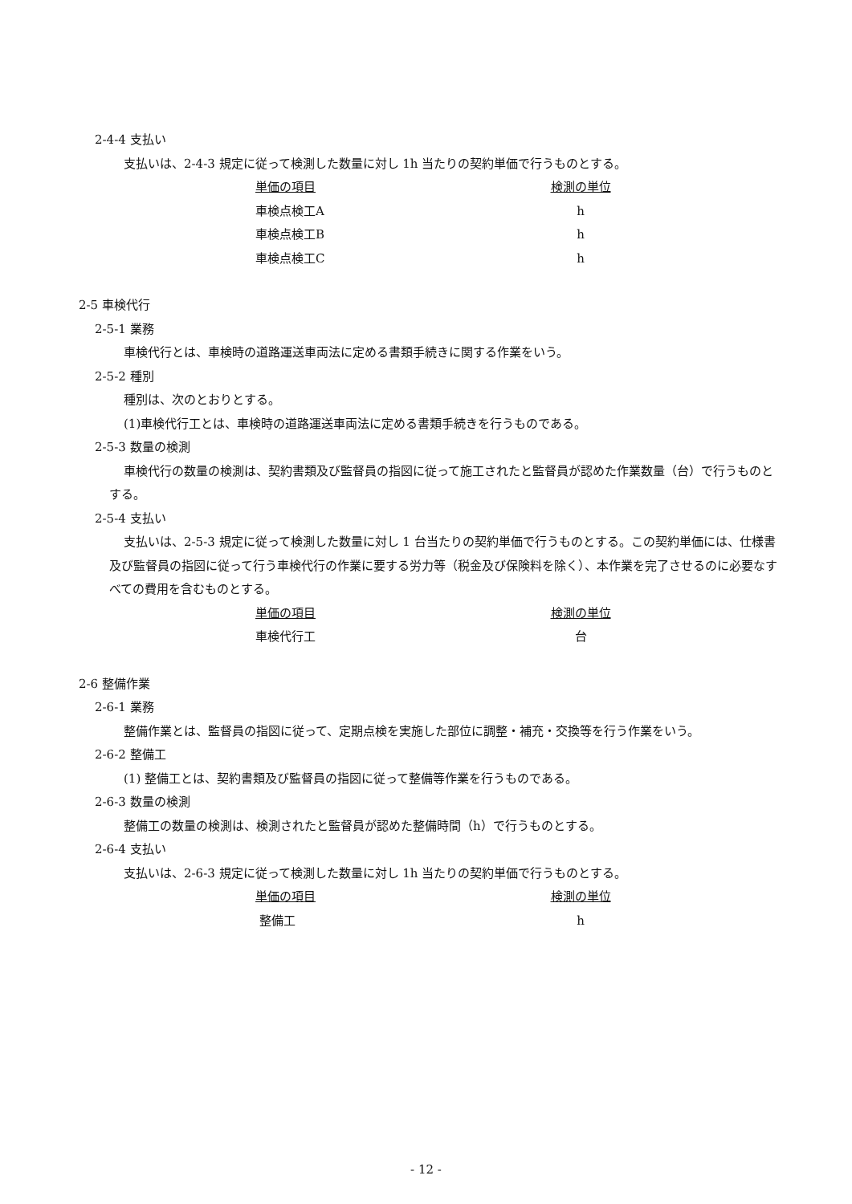2-4-4 支払い
支払いは、2-4-3 規定に従って検測した数量に対し 1h 当たりの契約単価で行うものとする。
| 単価の項目 | 検測の単位 |
| --- | --- |
| 車検点検工A | h |
| 車検点検工B | h |
| 車検点検工C | h |
2-5 車検代行
2-5-1 業務
車検代行とは、車検時の道路運送車両法に定める書類手続きに関する作業をいう。
2-5-2 種別
種別は、次のとおりとする。
(1)車検代行工とは、車検時の道路運送車両法に定める書類手続きを行うものである。
2-5-3 数量の検測
車検代行の数量の検測は、契約書類及び監督員の指図に従って施工されたと監督員が認めた作業数量（台）で行うものとする。
2-5-4 支払い
支払いは、2-5-3 規定に従って検測した数量に対し 1 台当たりの契約単価で行うものとする。この契約単価には、仕様書及び監督員の指図に従って行う車検代行の作業に要する労力等（税金及び保険料を除く）、本作業を完了させるのに必要なすべての費用を含むものとする。
| 単価の項目 | 検測の単位 |
| --- | --- |
| 車検代行工 | 台 |
2-6 整備作業
2-6-1 業務
整備作業とは、監督員の指図に従って、定期点検を実施した部位に調整・補充・交換等を行う作業をいう。
2-6-2 整備工
(1) 整備工とは、契約書類及び監督員の指図に従って整備等作業を行うものである。
2-6-3 数量の検測
整備工の数量の検測は、検測されたと監督員が認めた整備時間（h）で行うものとする。
2-6-4 支払い
支払いは、2-6-3 規定に従って検測した数量に対し 1h 当たりの契約単価で行うものとする。
| 単価の項目 | 検測の単位 |
| --- | --- |
| 整備工 | h |
- 12 -